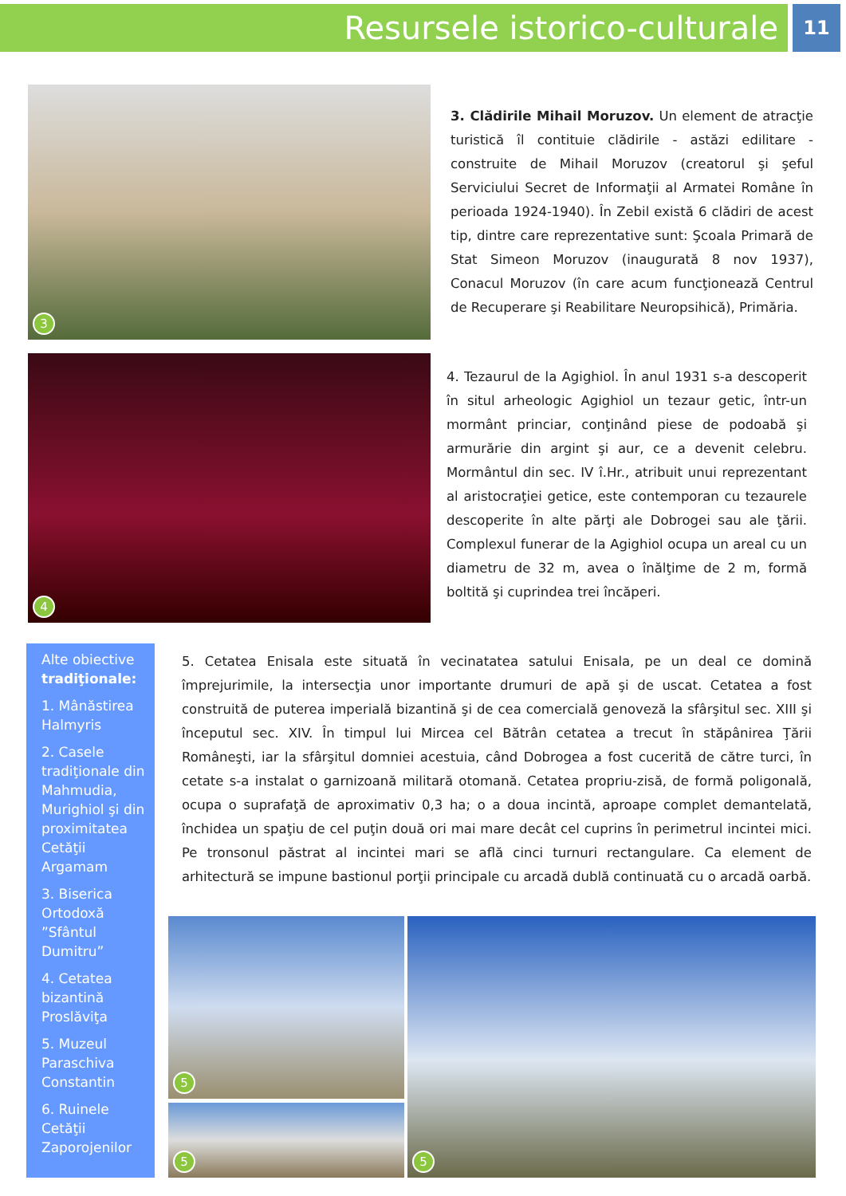Resursele istorico-culturale
11
3
3. Clădirile Mihail Moruzov. Un element de atracţie turistică îl contituie clădirile - astăzi edilitare - construite de Mihail Moruzov (creatorul şi şeful Serviciului Secret de Informaţii al Armatei Române în perioada 1924-1940). În Zebil există 6 clădiri de acest tip, dintre care reprezentative sunt: Şcoala Primară de Stat Simeon Moruzov (inaugurată 8 nov 1937), Conacul Moruzov (în care acum funcţionează Centrul de Recuperare şi Reabilitare Neuropsihică), Primăria.
4
4. Tezaurul de la Agighiol. În anul 1931 s-a descoperit în situl arheologic Agighiol un tezaur getic, într-un mormânt princiar, conţinând piese de podoabă şi armurărie din argint şi aur, ce a devenit celebru. Mormântul din sec. IV î.Hr., atribuit unui reprezentant al aristocraţiei getice, este contemporan cu tezaurele descoperite în alte părţi ale Dobrogei sau ale ţării. Complexul funerar de la Agighiol ocupa un areal cu un diametru de 32 m, avea o înălţime de 2 m, formă boltită şi cuprindea trei încăperi.
Alte obiective tradiţionale:
1. Mânăstirea Halmyris
2. Casele tradiţionale din Mahmudia, Murighiol şi din proximitatea Cetăţii Argamam
3. Biserica Ortodoxă ”Sfântul Dumitru”
4. Cetatea bizantină Proslăviţa
5. Muzeul Paraschiva Constantin
6. Ruinele Cetăţii Zaporojenilor
5. Cetatea Enisala este situată în vecinatatea satului Enisala, pe un deal ce domină împrejurimile, la intersecţia unor importante drumuri de apă şi de uscat. Cetatea a fost construită de puterea imperială bizantină şi de cea comercială genoveză la sfârşitul sec. XIII şi începutul sec. XIV. În timpul lui Mircea cel Bătrân cetatea a trecut în stăpânirea Ţării Româneşti, iar la sfârşitul domniei acestuia, când Dobrogea a fost cucerită de către turci, în cetate s-a instalat o garnizoană militară otomană. Cetatea propriu-zisă, de formă poligonală, ocupa o suprafaţă de aproximativ 0,3 ha; o a doua incintă, aproape complet demantelată, închidea un spaţiu de cel puţin două ori mai mare decât cel cuprins în perimetrul incintei mici. Pe tronsonul păstrat al incintei mari se află cinci turnuri rectangulare. Ca element de arhitectură se impune bastionul porţii principale cu arcadă dublă continuată cu o arcadă oarbă.
5
5
5